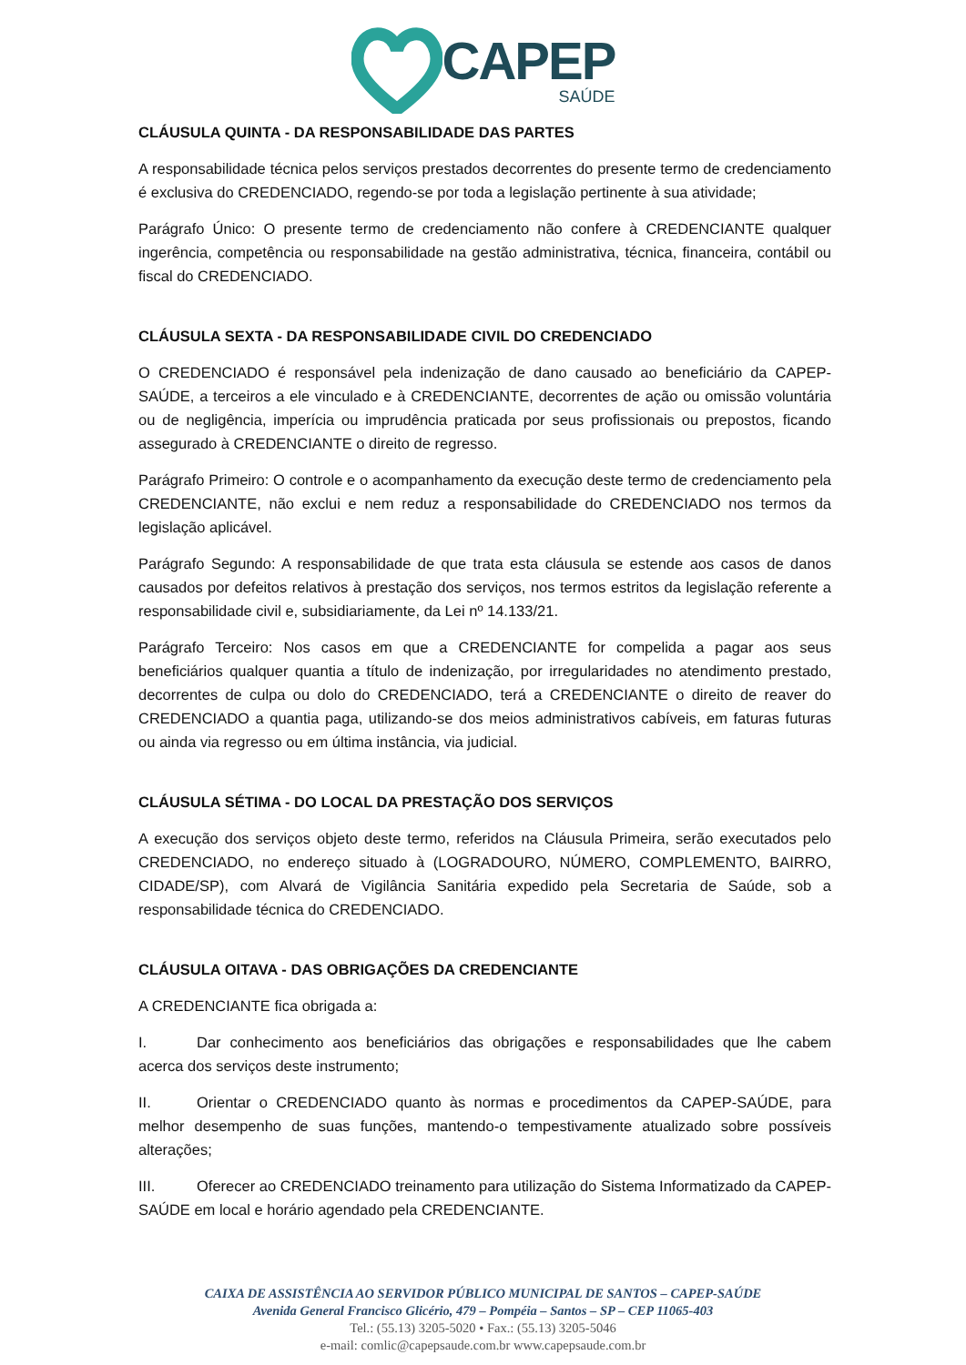CAPEP
SAÚDE
CLÁUSULA QUINTA - DA RESPONSABILIDADE DAS PARTES
A responsabilidade técnica pelos serviços prestados decorrentes do presente termo de credenciamento é exclusiva do CREDENCIADO, regendo-se por toda a legislação pertinente à sua atividade;
Parágrafo Único: O presente termo de credenciamento não confere à CREDENCIANTE qualquer ingerência, competência ou responsabilidade na gestão administrativa, técnica, financeira, contábil ou fiscal do CREDENCIADO.
CLÁUSULA SEXTA - DA RESPONSABILIDADE CIVIL DO CREDENCIADO
O CREDENCIADO é responsável pela indenização de dano causado ao beneficiário da CAPEP-SAÚDE, a terceiros a ele vinculado e à CREDENCIANTE, decorrentes de ação ou omissão voluntária ou de negligência, imperícia ou imprudência praticada por seus profissionais ou prepostos, ficando assegurado à CREDENCIANTE o direito de regresso.
Parágrafo Primeiro: O controle e o acompanhamento da execução deste termo de credenciamento pela CREDENCIANTE, não exclui e nem reduz a responsabilidade do CREDENCIADO nos termos da legislação aplicável.
Parágrafo Segundo: A responsabilidade de que trata esta cláusula se estende aos casos de danos causados por defeitos relativos à prestação dos serviços, nos termos estritos da legislação referente a responsabilidade civil e, subsidiariamente, da Lei nº 14.133/21.
Parágrafo Terceiro: Nos casos em que a CREDENCIANTE for compelida a pagar aos seus beneficiários qualquer quantia a título de indenização, por irregularidades no atendimento prestado, decorrentes de culpa ou dolo do CREDENCIADO, terá a CREDENCIANTE o direito de reaver do CREDENCIADO a quantia paga, utilizando-se dos meios administrativos cabíveis, em faturas futuras ou ainda via regresso ou em última instância, via judicial.
CLÁUSULA SÉTIMA - DO LOCAL DA PRESTAÇÃO DOS SERVIÇOS
A execução dos serviços objeto deste termo, referidos na Cláusula Primeira, serão executados pelo CREDENCIADO, no endereço situado à (LOGRADOURO, NÚMERO, COMPLEMENTO, BAIRRO, CIDADE/SP), com Alvará de Vigilância Sanitária expedido pela Secretaria de Saúde, sob a responsabilidade técnica do CREDENCIADO.
CLÁUSULA OITAVA - DAS OBRIGAÇÕES DA CREDENCIANTE
A CREDENCIANTE fica obrigada a:
I. Dar conhecimento aos beneficiários das obrigações e responsabilidades que lhe cabem acerca dos serviços deste instrumento;
II. Orientar o CREDENCIADO quanto às normas e procedimentos da CAPEP-SAÚDE, para melhor desempenho de suas funções, mantendo-o tempestivamente atualizado sobre possíveis alterações;
III. Oferecer ao CREDENCIADO treinamento para utilização do Sistema Informatizado da CAPEP-SAÚDE em local e horário agendado pela CREDENCIANTE.
CAIXA DE ASSISTÊNCIA AO SERVIDOR PÚBLICO MUNICIPAL DE SANTOS – CAPEP-SAÚDE
Avenida General Francisco Glicério, 479 – Pompéia – Santos – SP – CEP 11065-403
Tel.: (55.13) 3205-5020 • Fax.: (55.13) 3205-5046
e-mail: comlic@capepsaude.com.br www.capepsaude.com.br